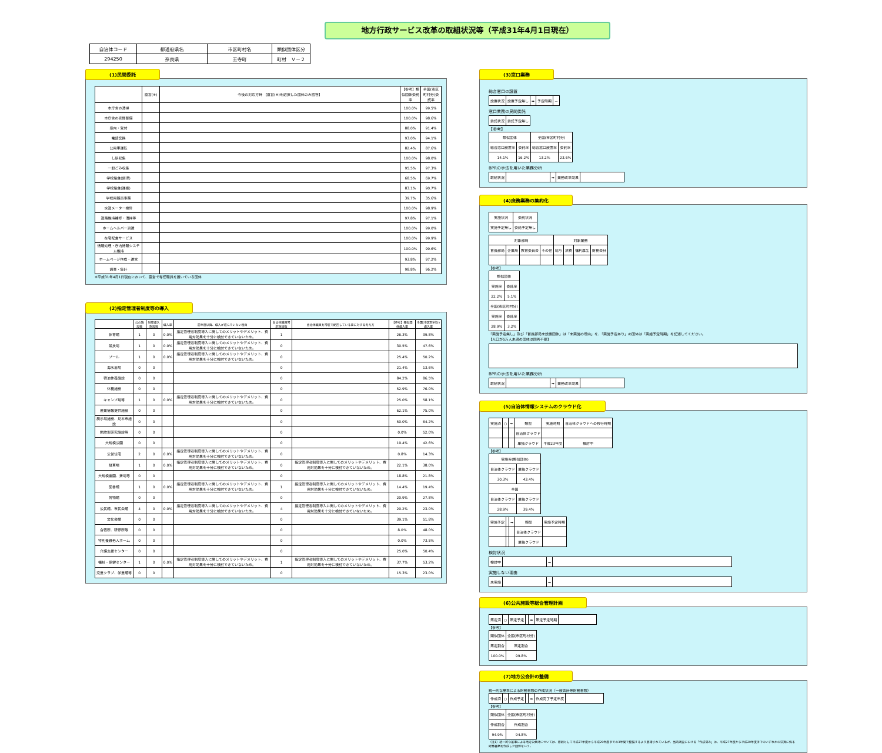地方行政サービス改革の取組状況等（平成31年4月1日現在）
| 自治体コード | 都道府県名 | 市区町村名 | 類似団体区分 |
| 294250 | 奈良県 | 王寺町 | 町村 Ｖ－２ |
(1)民間委託
| | 直営(※) | 今後の対応方針 【直営(※)を選択した団体のみ回答】 | 【参考】類似団体委託率 | 全国(市区町村分)委託率 |
| --- | --- | --- | --- | --- |
| 本庁舎の清掃 | | | 100.0% | 99.5% |
| 本庁舎の夜間警備 | | | 100.0% | 98.6% |
| 案内・受付 | | | 88.0% | 91.4% |
| 電話交換 | | | 93.0% | 94.1% |
| 公用車運転 | | | 82.4% | 87.6% |
| し尿収集 | | | 100.0% | 98.0% |
| 一般ごみ収集 | | | 95.5% | 97.3% |
| 学校給食(調理) | | | 68.5% | 69.7% |
| 学校給食(運搬) | | | 83.1% | 90.7% |
| 学校用務員事務 | | | 39.7% | 35.6% |
| 水道メーター検針 | | | 100.0% | 98.9% |
| 道路維持補修・清掃等 | | | 97.8% | 97.1% |
| ホームヘルパー派遣 | | | 100.0% | 99.0% |
| 在宅配食サービス | | | 100.0% | 99.9% |
| 情報処理・庁内情報システム維持 | | | 100.0% | 99.6% |
| ホームページ作成・運営 | | | 93.8% | 97.2% |
| 調査・集計 | | | 98.8% | 96.2% |
※平成31年4月1日現在において、直営で専任職員を置いている団体
(2)指定管理者制度等の導入
| | 公の施設数 | 制度導入施設数 | 導入率 | 前年度以降、導入が進んでいない理由 | 自治体職員常駐施設数 | 自治体職員を常駐で配置している事に対する考え方 | 【参考】類似団体導入率 | 全国(市区町村分)導入率 |
| --- | --- | --- | --- | --- | --- | --- | --- | --- |
| 体育館 | 1 | 0 | 0.0% | 指定管理者制度導入に関してのメリットやデメリット、費用対効果を十分に検討できていないため。 | 1 | | 26.3% | 39.8% |
| 競技場 | 1 | 0 | 0.0% | 指定管理者制度導入に関してのメリットやデメリット、費用対効果を十分に検討できていないため。 | 0 | | 30.5% | 47.6% |
| プール | 1 | 0 | 0.0% | 指定管理者制度導入に関してのメリットやデメリット、費用対効果を十分に検討できていないため。 | 0 | | 25.4% | 50.2% |
| 海水浴場 | 0 | 0 | | | 0 | | 21.4% | 13.6% |
| 宿泊休養施設 | 0 | 0 | | | 0 | | 84.2% | 86.5% |
| 休養施設 | 0 | 0 | | | 0 | | 52.9% | 76.0% |
| キャンプ場等 | 1 | 0 | 0.0% | 指定管理者制度導入に関してのメリットやデメリット、費用対効果を十分に検討できていないため。 | 0 | | 25.0% | 58.1% |
| 産業情報提供施設 | 0 | 0 | | | 0 | | 62.1% | 75.0% |
| 展示場施設、見本市施設 | 0 | 0 | | | 0 | | 50.0% | 64.2% |
| 開放型研究施設等 | 0 | 0 | | | 0 | | 0.0% | 52.0% |
| 大規模公園 | 0 | 0 | | | 0 | | 19.4% | 42.6% |
| 公営住宅 | 2 | 0 | 0.0% | 指定管理者制度導入に関してのメリットやデメリット、費用対効果を十分に検討できていないため。 | 0 | | 0.8% | 14.3% |
| 駐車場 | 1 | 0 | 0.0% | 指定管理者制度導入に関してのメリットやデメリット、費用対効果を十分に検討できていないため。 | 0 | 指定管理者制度導入に関してのメリットやデメリット、費用対効果を十分に検討できていないため。 | 22.1% | 38.0% |
| 大規模霊園、斎場等 | 0 | 0 | | | 0 | | 18.8% | 21.8% |
| 図書館 | 1 | 0 | 0.0% | 指定管理者制度導入に関してのメリットやデメリット、費用対効果を十分に検討できていないため。 | 1 | 指定管理者制度導入に関してのメリットやデメリット、費用対効果を十分に検討できていないため。 | 14.4% | 19.4% |
| 博物館 | 0 | 0 | | | 0 | | 20.9% | 27.8% |
| 公民館、市民会館 | 4 | 0 | 0.0% | 指定管理者制度導入に関してのメリットやデメリット、費用対効果を十分に検討できていないため。 | 4 | 指定管理者制度導入に関してのメリットやデメリット、費用対効果を十分に検討できていないため。 | 20.2% | 23.0% |
| 文化会館 | 0 | 0 | | | 0 | | 39.1% | 51.8% |
| 合宿所、研修所等 | 0 | 0 | | | 0 | | 8.0% | 48.0% |
| 特別養護老人ホーム | 0 | 0 | | | 0 | | 0.0% | 73.5% |
| 介護支援センター | 0 | 0 | | | 0 | | 25.0% | 50.4% |
| 福祉・保健センター | 1 | 0 | 0.0% | 指定管理者制度導入に関してのメリットやデメリット、費用対効果を十分に検討できていないため。 | 1 | 指定管理者制度導入に関してのメリットやデメリット、費用対効果を十分に検討できていないため。 | 37.7% | 53.2% |
| 児童クラブ、学童館等 | 0 | 0 | | | 0 | | 15.3% | 23.0% |
(3)窓口業務
総合窓口の設置
| 設置状況 | 設置予定無し | ➡ | 予定時期 | － |
窓口業務の民間委託
| 委託状況 | 委託予定無し |
【参考】
| 類似団体 | | 全国(市区町村分) | |
| 総合窓口設置率 | 委託率 | 総合窓口設置率 | 委託率 |
| 14.1% | 16.2% | 13.2% | 23.6% |
BPRの手法を用いた業務分析
| 取組状況 | | ➡ | 業務改革効果 | |
(4)庶務業務の集約化
| 実施状況 | 委託状況 |
| 実施予定無し | 委託予定無し |
| 対象部局 | | | | 対象業務 | | | |
| 首長部局 | 企業局 | 教育委員会 | その他 | 給与 | 旅費 | 福利厚生 | 財務会計 |
【参考】
| 類似団体 | |
| 実施率 | 委託率 |
| 22.2% | 5.1% |
| 全国(市区町村分) | |
| 実施率 | 委託率 |
| 28.9% | 3.2% |
「実施予定無し」及び「首長部局未設置団体」は「未実施の理由」を、「実施予定あり」の団体は「実施予定時期」を記述してください。
【人口が5万人未満の団体は回答不要】
BPRの手法を用いた業務分析
| 取組状況 | | ➡ | 業務改革効果 | |
(5)自治体情報システムのクラウド化
| 実施済 | ○ | ➡ | 類型 | 実施時期 | 自治体クラウドへの移行時期 |
| | | | 自治体クラウド | | |
| | | | 単独クラウド | 平成23年度 | 検討中 |
【参考】
| 実施率(類似団体) | |
| 自治体クラウド | 単独クラウド |
| 30.3% | 43.4% |
| 全国 | |
| 自治体クラウド | 単独クラウド |
| 28.9% | 39.4% |
| 実施予定 | | ➡ | 類型 | 実施予定時期 |
| | | | 自治体クラウド | |
| | | | 単独クラウド | |
検討状況
| 検討中 | | ➡ | |
実施しない理由
| 未実施 | | ➡ | |
(6)公共施設等総合管理計画
| 策定済 | ○ | 策定予定 | | ➡ | 策定予定時期 | |
【参考】
| 類似団体 | 全国(市区町村分) |
| 策定割合 | 策定割合 |
| 100.0% | 99.8% |
(7)地方公会計の整備
統一的な基準による財務書類の作成状況（一般会計等財務書類）
| 作成済 | ○ | 作成予定 | | ➡ | 作成完了予定年度 | |
【参考】
| 類似団体 | 全国(市区町村分) |
| 作成割合 | 作成割合 |
| 94.9% | 94.8% |
（注1）統一的な基準による地方公会計については、原則として平成27年度から平成29年度までの3年間で整備するよう要請されているが、当該調査における「作成済み」は、平成27年度から平成29年度までのいずれかの決算に係る財務書類を作成した団体をいう。